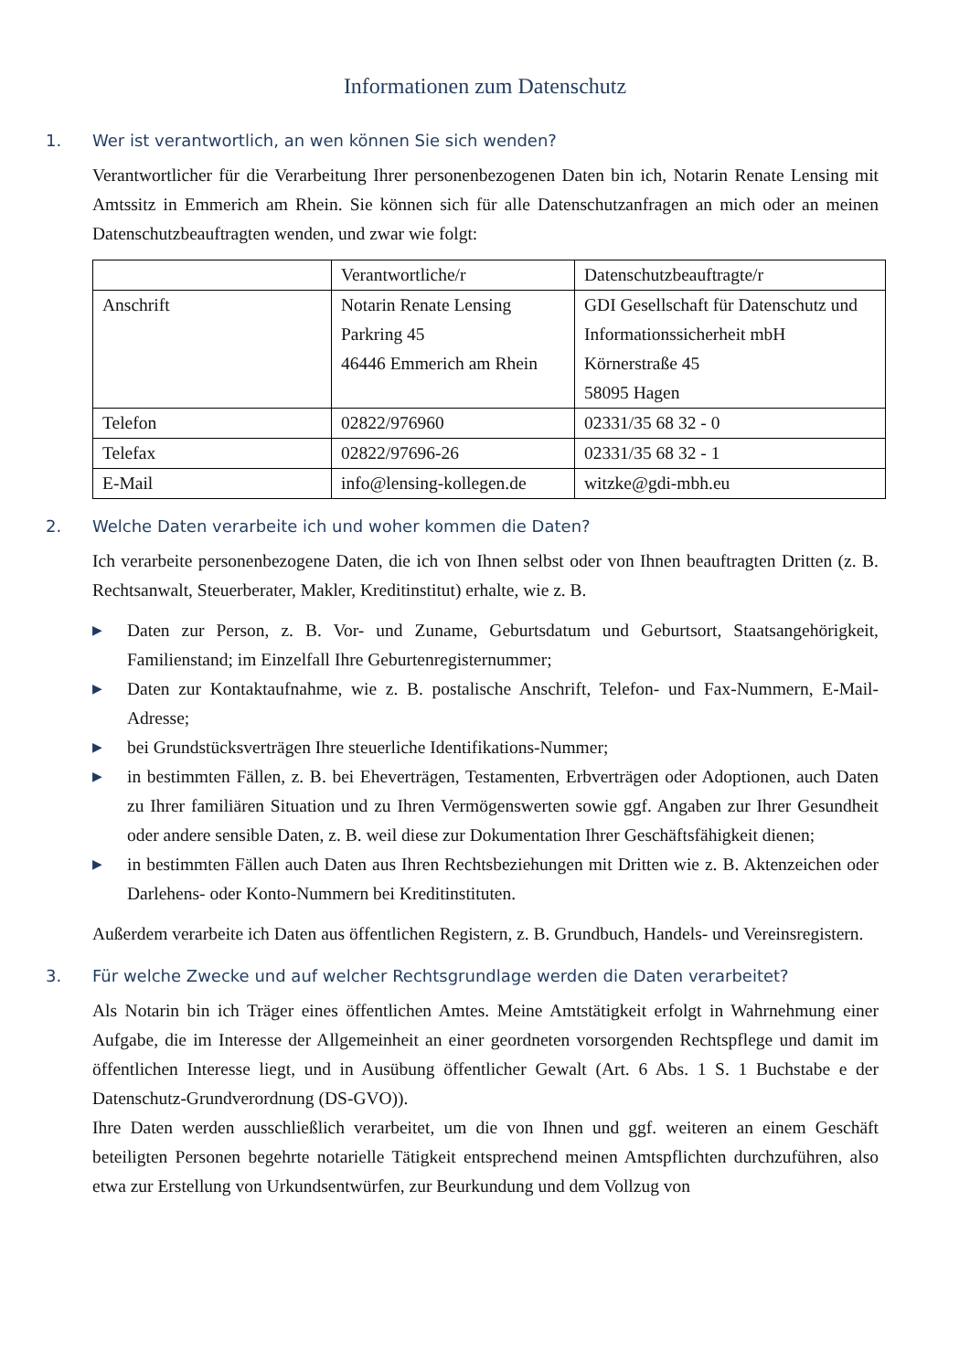Informationen zum Datenschutz
1. Wer ist verantwortlich, an wen können Sie sich wenden?
Verantwortlicher für die Verarbeitung Ihrer personenbezogenen Daten bin ich, Notarin Renate Lensing mit Amtssitz in Emmerich am Rhein. Sie können sich für alle Datenschutzanfragen an mich oder an meinen Datenschutzbeauftragten wenden, und zwar wie folgt:
| | Verantwortliche/r | Datenschutzbeauftragte/r |
| Anschrift | Notarin Renate Lensing Parkring 45 46446 Emmerich am Rhein | GDI Gesellschaft für Datenschutz und Informationssicherheit mbH Körnerstraße 45 58095 Hagen |
| Telefon | 02822/976960 | 02331/35 68 32 - 0 |
| Telefax | 02822/97696-26 | 02331/35 68 32 - 1 |
| E-Mail | info@lensing-kollegen.de | witzke@gdi-mbh.eu |
2. Welche Daten verarbeite ich und woher kommen die Daten?
Ich verarbeite personenbezogene Daten, die ich von Ihnen selbst oder von Ihnen beauftragten Dritten (z. B. Rechtsanwalt, Steuerberater, Makler, Kreditinstitut) erhalte, wie z. B.
▶ Daten zur Person, z. B. Vor- und Zuname, Geburtsdatum und Geburtsort, Staatsangehörigkeit, Familienstand; im Einzelfall Ihre Geburtenregisternummer;
▶ Daten zur Kontaktaufnahme, wie z. B. postalische Anschrift, Telefon- und Fax-Nummern, E-Mail-Adresse;
▶ bei Grundstücksverträgen Ihre steuerliche Identifikations-Nummer;
▶ in bestimmten Fällen, z. B. bei Eheverträgen, Testamenten, Erbverträgen oder Adoptionen, auch Daten zu Ihrer familiären Situation und zu Ihren Vermögenswerten sowie ggf. Angaben zur Ihrer Gesundheit oder andere sensible Daten, z. B. weil diese zur Dokumentation Ihrer Geschäftsfähigkeit dienen;
▶ in bestimmten Fällen auch Daten aus Ihren Rechtsbeziehungen mit Dritten wie z. B. Aktenzeichen oder Darlehens- oder Konto-Nummern bei Kreditinstituten.
Außerdem verarbeite ich Daten aus öffentlichen Registern, z. B. Grundbuch, Handels- und Vereinsregistern.
3. Für welche Zwecke und auf welcher Rechtsgrundlage werden die Daten verarbeitet?
Als Notarin bin ich Träger eines öffentlichen Amtes. Meine Amtstätigkeit erfolgt in Wahrnehmung einer Aufgabe, die im Interesse der Allgemeinheit an einer geordneten vorsorgenden Rechtspflege und damit im öffentlichen Interesse liegt, und in Ausübung öffentlicher Gewalt (Art. 6 Abs. 1 S. 1 Buchstabe e der Datenschutz-Grundverordnung (DS-GVO)).
Ihre Daten werden ausschließlich verarbeitet, um die von Ihnen und ggf. weiteren an einem Geschäft beteiligten Personen begehrte notarielle Tätigkeit entsprechend meinen Amtspflichten durchzuführen, also etwa zur Erstellung von Urkundsentwürfen, zur Beurkundung und dem Vollzug von